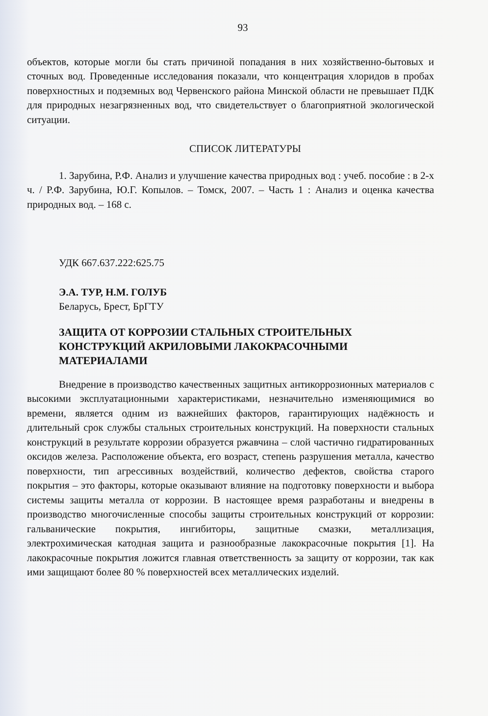93
объектов, которые могли бы стать причиной попадания в них хозяйственно-бытовых и сточных вод. Проведенные исследования показали, что концентрация хлоридов в пробах поверхностных и подземных вод Червенского района Минской области не превышает ПДК для природных незагрязненных вод, что свидетельствует о благоприятной экологической ситуации.
СПИСОК ЛИТЕРАТУРЫ
1. Зарубина, Р.Ф. Анализ и улучшение качества природных вод : учеб. пособие : в 2-х ч. / Р.Ф. Зарубина, Ю.Г. Копылов. – Томск, 2007. – Часть 1 : Анализ и оценка качества природных вод. – 168 с.
УДК 667.637.222:625.75
Э.А. ТУР, Н.М. ГОЛУБ
Беларусь, Брест, БрГТУ
ЗАЩИТА ОТ КОРРОЗИИ СТАЛЬНЫХ СТРОИТЕЛЬНЫХ КОНСТРУКЦИЙ АКРИЛОВЫМИ ЛАКОКРАСОЧНЫМИ МАТЕРИАЛАМИ
Внедрение в производство качественных защитных антикоррозионных материалов с высокими эксплуатационными характеристиками, незначительно изменяющимися во времени, является одним из важнейших факторов, гарантирующих надёжность и длительный срок службы стальных строительных конструкций. На поверхности стальных конструкций в результате коррозии образуется ржавчина – слой частично гидратированных оксидов железа. Расположение объекта, его возраст, степень разрушения металла, качество поверхности, тип агрессивных воздействий, количество дефектов, свойства старого покрытия – это факторы, которые оказывают влияние на подготовку поверхности и выбора системы защиты металла от коррозии. В настоящее время разработаны и внедрены в производство многочисленные способы защиты строительных конструкций от коррозии: гальванические покрытия, ингибиторы, защитные смазки, металлизация, электрохимическая катодная защита и разнообразные лакокрасочные покрытия [1]. На лакокрасочные покрытия ложится главная ответственность за защиту от коррозии, так как ими защищают более 80 % поверхностей всех металлических изделий.